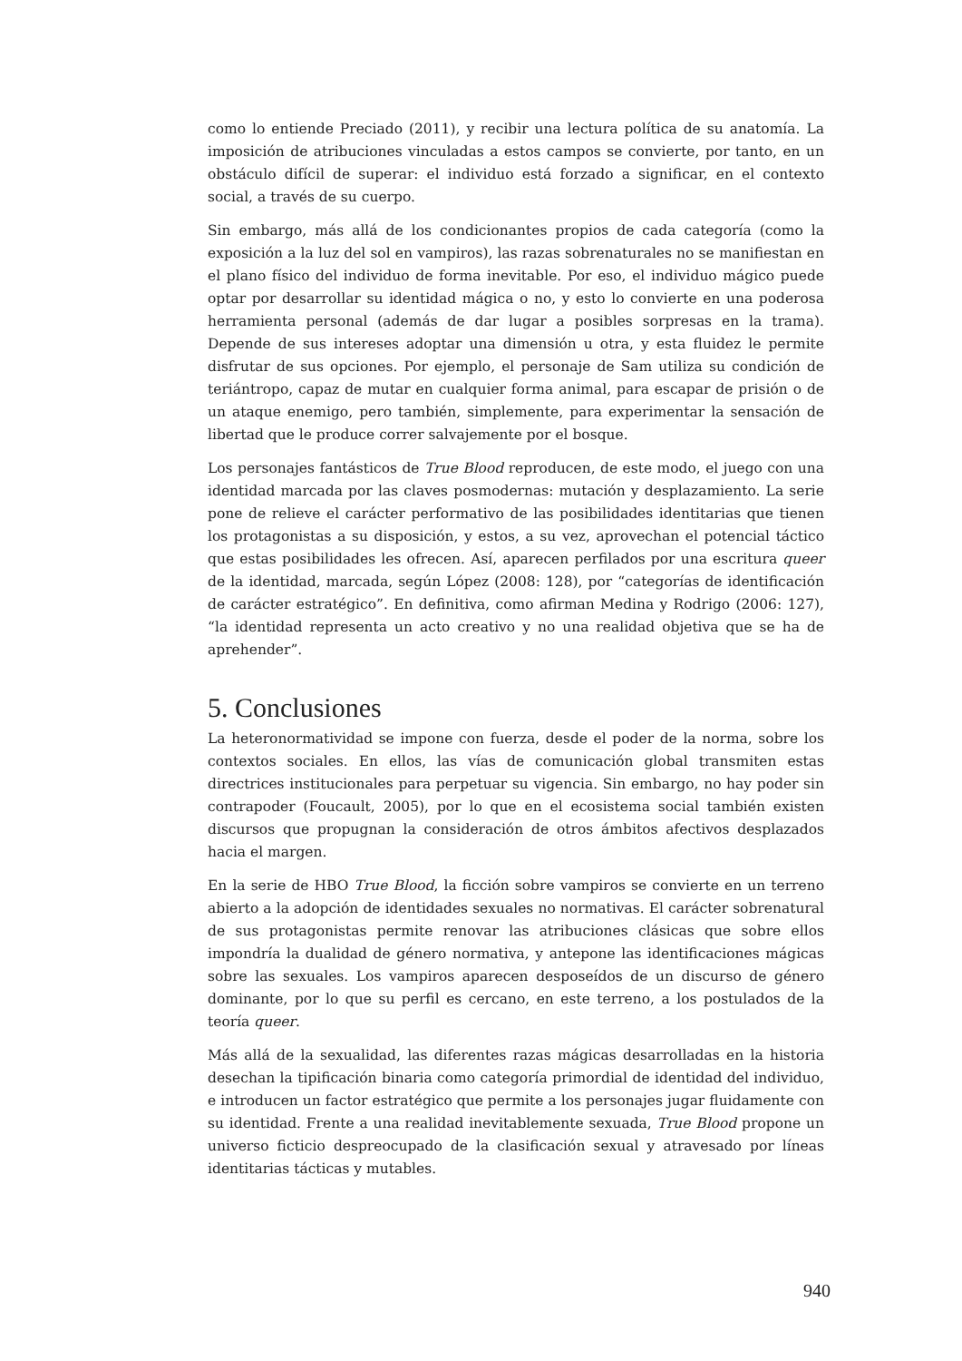como lo entiende Preciado (2011), y recibir una lectura política de su anatomía. La imposición de atribuciones vinculadas a estos campos se convierte, por tanto, en un obstáculo difícil de superar: el individuo está forzado a significar, en el contexto social, a través de su cuerpo.
Sin embargo, más allá de los condicionantes propios de cada categoría (como la exposición a la luz del sol en vampiros), las razas sobrenaturales no se manifiestan en el plano físico del individuo de forma inevitable. Por eso, el individuo mágico puede optar por desarrollar su identidad mágica o no, y esto lo convierte en una poderosa herramienta personal (además de dar lugar a posibles sorpresas en la trama). Depende de sus intereses adoptar una dimensión u otra, y esta fluidez le permite disfrutar de sus opciones. Por ejemplo, el personaje de Sam utiliza su condición de teriántropo, capaz de mutar en cualquier forma animal, para escapar de prisión o de un ataque enemigo, pero también, simplemente, para experimentar la sensación de libertad que le produce correr salvajemente por el bosque.
Los personajes fantásticos de True Blood reproducen, de este modo, el juego con una identidad marcada por las claves posmodernas: mutación y desplazamiento. La serie pone de relieve el carácter performativo de las posibilidades identitarias que tienen los protagonistas a su disposición, y estos, a su vez, aprovechan el potencial táctico que estas posibilidades les ofrecen. Así, aparecen perfilados por una escritura queer de la identidad, marcada, según López (2008: 128), por “categorías de identificación de carácter estratégico”. En definitiva, como afirman Medina y Rodrigo (2006: 127), “la identidad representa un acto creativo y no una realidad objetiva que se ha de aprehender”.
5. Conclusiones
La heteronormatividad se impone con fuerza, desde el poder de la norma, sobre los contextos sociales. En ellos, las vías de comunicación global transmiten estas directrices institucionales para perpetuar su vigencia. Sin embargo, no hay poder sin contrapoder (Foucault, 2005), por lo que en el ecosistema social también existen discursos que propugnan la consideración de otros ámbitos afectivos desplazados hacia el margen.
En la serie de HBO True Blood, la ficción sobre vampiros se convierte en un terreno abierto a la adopción de identidades sexuales no normativas. El carácter sobrenatural de sus protagonistas permite renovar las atribuciones clásicas que sobre ellos impondría la dualidad de género normativa, y antepone las identificaciones mágicas sobre las sexuales. Los vampiros aparecen desposeídos de un discurso de género dominante, por lo que su perfil es cercano, en este terreno, a los postulados de la teoría queer.
Más allá de la sexualidad, las diferentes razas mágicas desarrolladas en la historia desechan la tipificación binaria como categoría primordial de identidad del individuo, e introducen un factor estratégico que permite a los personajes jugar fluidamente con su identidad. Frente a una realidad inevitablemente sexuada, True Blood propone un universo ficticio despreocupado de la clasificación sexual y atravesado por líneas identitarias tácticas y mutables.
940